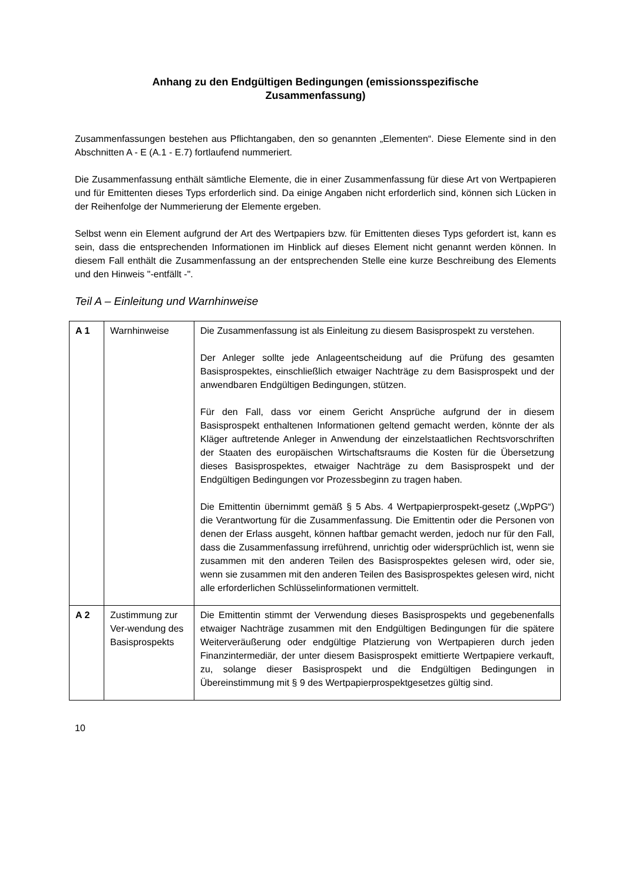Anhang zu den Endgültigen Bedingungen (emissionsspezifische
Zusammenfassung)
Zusammenfassungen bestehen aus Pflichtangaben, den so genannten „Elementen“. Diese Elemente sind in den Abschnitten A - E (A.1 - E.7) fortlaufend nummeriert.
Die Zusammenfassung enthält sämtliche Elemente, die in einer Zusammenfassung für diese Art von Wertpapieren und für Emittenten dieses Typs erforderlich sind. Da einige Angaben nicht erforderlich sind, können sich Lücken in der Reihenfolge der Nummerierung der Elemente ergeben.
Selbst wenn ein Element aufgrund der Art des Wertpapiers bzw. für Emittenten dieses Typs gefordert ist, kann es sein, dass die entsprechenden Informationen im Hinblick auf dieses Element nicht genannt werden können. In diesem Fall enthält die Zusammenfassung an der entsprechenden Stelle eine kurze Beschreibung des Elements und den Hinweis "-entfällt -".
Teil A – Einleitung und Warnhinweise
| A 1 | Warnhinweise | Die Zusammenfassung ist als Einleitung zu diesem Basisprospekt zu verstehen. Der Anleger sollte jede Anlageentscheidung auf die Prüfung des gesamten Basisprospektes, einschließlich etwaiger Nachträge zu dem Basisprospekt und der anwendbaren Endgültigen Bedingungen, stützen. Für den Fall, dass vor einem Gericht Ansprüche aufgrund der in diesem Basisprospekt enthaltenen Informationen geltend gemacht werden, könnte der als Kläger auftretende Anleger in Anwendung der einzelstaatlichen Rechtsvorschriften der Staaten des europäischen Wirtschaftsraums die Kosten für die Übersetzung dieses Basisprospektes, etwaiger Nachträge zu dem Basisprospekt und der Endgültigen Bedingungen vor Prozessbeginn zu tragen haben. Die Emittentin übernimmt gemäß § 5 Abs. 4 Wertpapierprospekt-gesetz („WpPG“) die Verantwortung für die Zusammenfassung. Die Emittentin oder die Personen von denen der Erlass ausgeht, können haftbar gemacht werden, jedoch nur für den Fall, dass die Zusammenfassung irreführend, unrichtig oder widersprüchlich ist, wenn sie zusammen mit den anderen Teilen des Basisprospektes gelesen wird, oder sie, wenn sie zusammen mit den anderen Teilen des Basisprospektes gelesen wird, nicht alle erforderlichen Schlüsselinformationen vermittelt. |
| A 2 | Zustimmung zur Ver-wendung des Basisprospekts | Die Emittentin stimmt der Verwendung dieses Basisprospekts und gegebenenfalls etwaiger Nachträge zusammen mit den Endgültigen Bedingungen für die spätere Weiterveräußerung oder endgültige Platzierung von Wertpapieren durch jeden Finanzintermediär, der unter diesem Basisprospekt emittierte Wertpapiere verkauft, zu, solange dieser Basisprospekt und die Endgültigen Bedingungen in Übereinstimmung mit § 9 des Wertpapierprospektgesetzes gültig sind. |
10